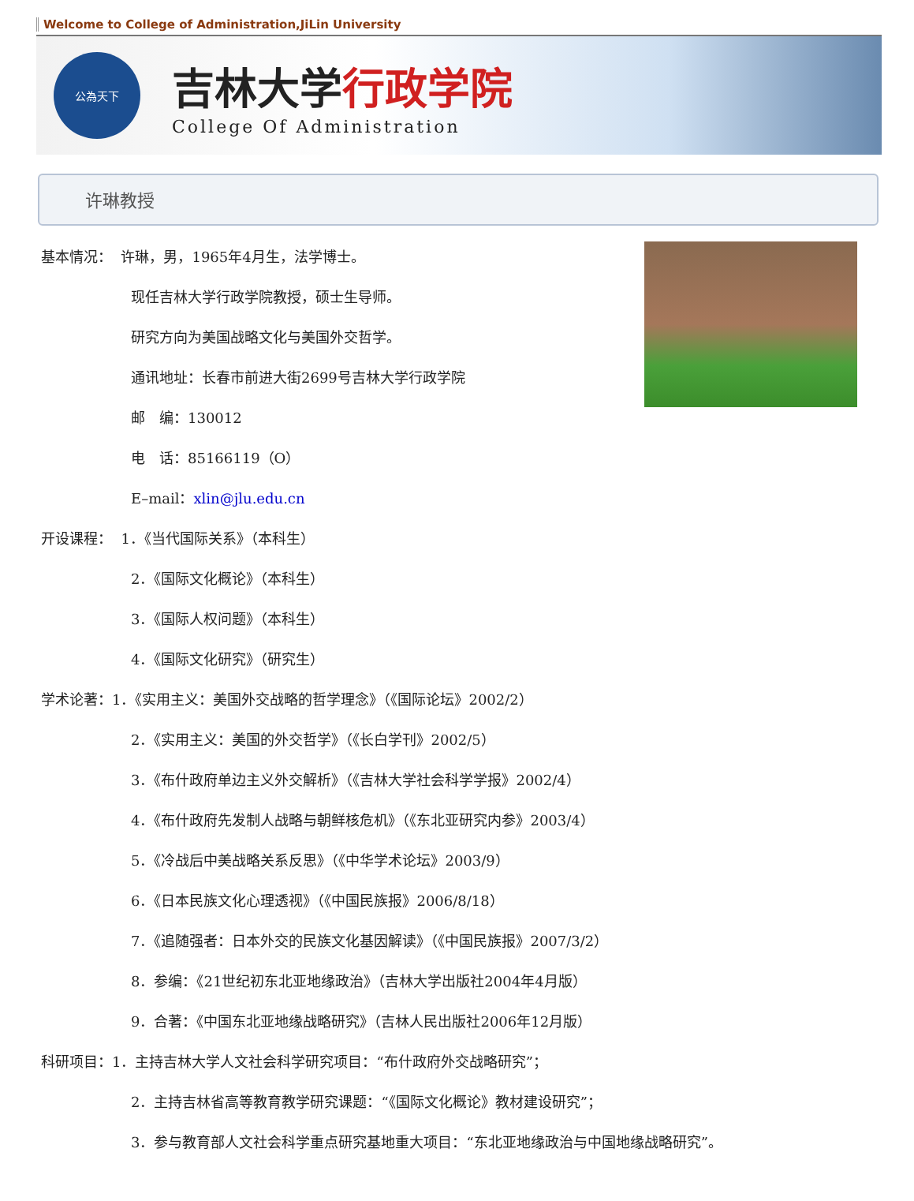Welcome to College of Administration,JiLin University
公為天下
吉林大学行政学院
College Of Administration
许琳教授
基本情况： 许琳，男，1965年4月生，法学博士。
现任吉林大学行政学院教授，硕士生导师。
研究方向为美国战略文化与美国外交哲学。
通讯地址：长春市前进大街2699号吉林大学行政学院
邮　编：130012
电　话：85166119（O）
E–mail：xlin@jlu.edu.cn
开设课程： 1．《当代国际关系》（本科生）
2．《国际文化概论》（本科生）
3．《国际人权问题》（本科生）
4．《国际文化研究》（研究生）
学术论著：1．《实用主义：美国外交战略的哲学理念》（《国际论坛》2002/2）
2．《实用主义：美国的外交哲学》（《长白学刊》2002/5）
3．《布什政府单边主义外交解析》（《吉林大学社会科学学报》2002/4）
4．《布什政府先发制人战略与朝鲜核危机》（《东北亚研究内参》2003/4）
5．《冷战后中美战略关系反思》（《中华学术论坛》2003/9）
6．《日本民族文化心理透视》（《中国民族报》2006/8/18）
7．《追随强者：日本外交的民族文化基因解读》（《中国民族报》2007/3/2）
8．参编：《21世纪初东北亚地缘政治》（吉林大学出版社2004年4月版）
9．合著：《中国东北亚地缘战略研究》（吉林人民出版社2006年12月版）
科研项目：1．主持吉林大学人文社会科学研究项目：“布什政府外交战略研究”；
2．主持吉林省高等教育教学研究课题：“《国际文化概论》教材建设研究”；
3．参与教育部人文社会科学重点研究基地重大项目：“东北亚地缘政治与中国地缘战略研究”。